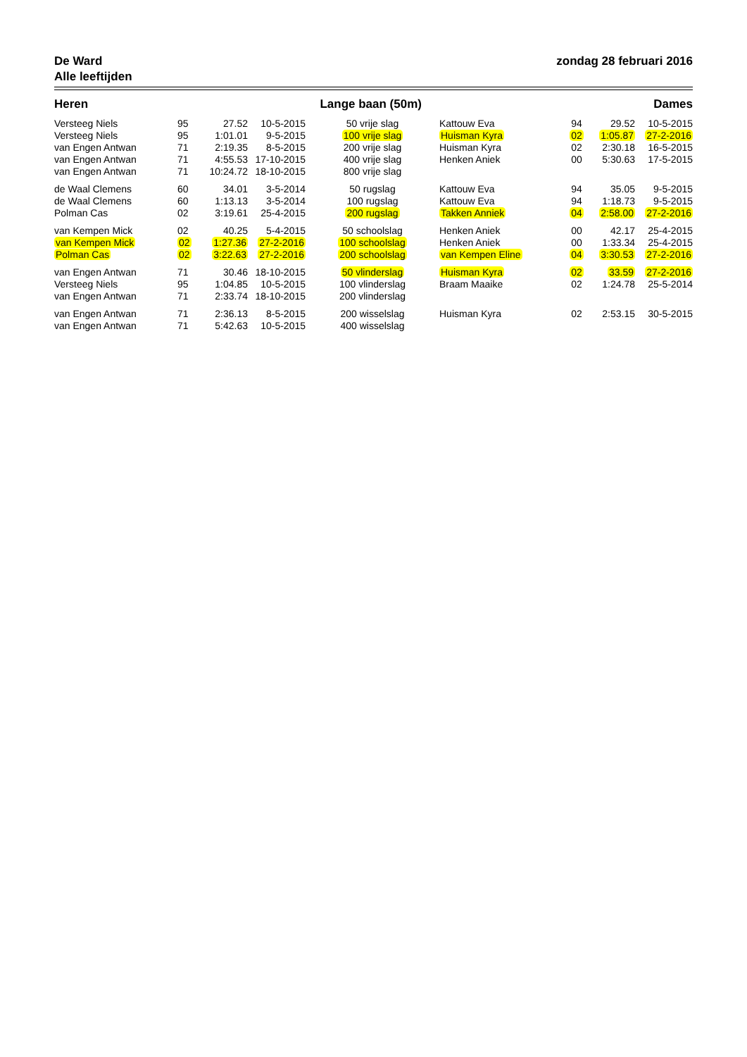De Ward
Alle leeftijden
zondag 28 februari 2016
Heren Lange baan (50m) Dames
| Versteeg Niels | 95 | 27.52 | 10-5-2015 | 50 vrije slag | Kattouw Eva | 94 | 29.52 | 10-5-2015 |
| Versteeg Niels | 95 | 1:01.01 | 9-5-2015 | 100 vrije slag | Huisman Kyra | 02 | 1:05.87 | 27-2-2016 |
| van Engen Antwan | 71 | 2:19.35 | 8-5-2015 | 200 vrije slag | Huisman Kyra | 02 | 2:30.18 | 16-5-2015 |
| van Engen Antwan | 71 | 4:55.53 | 17-10-2015 | 400 vrije slag | Henken Aniek | 00 | 5:30.63 | 17-5-2015 |
| van Engen Antwan | 71 | 10:24.72 | 18-10-2015 | 800 vrije slag | | | | |
| de Waal Clemens | 60 | 34.01 | 3-5-2014 | 50 rugslag | Kattouw Eva | 94 | 35.05 | 9-5-2015 |
| de Waal Clemens | 60 | 1:13.13 | 3-5-2014 | 100 rugslag | Kattouw Eva | 94 | 1:18.73 | 9-5-2015 |
| Polman Cas | 02 | 3:19.61 | 25-4-2015 | 200 rugslag | Takken Anniek | 04 | 2:58.00 | 27-2-2016 |
| van Kempen Mick | 02 | 40.25 | 5-4-2015 | 50 schoolslag | Henken Aniek | 00 | 42.17 | 25-4-2015 |
| van Kempen Mick | 02 | 1:27.36 | 27-2-2016 | 100 schoolslag | Henken Aniek | 00 | 1:33.34 | 25-4-2015 |
| Polman Cas | 02 | 3:22.63 | 27-2-2016 | 200 schoolslag | van Kempen Eline | 04 | 3:30.53 | 27-2-2016 |
| van Engen Antwan | 71 | 30.46 | 18-10-2015 | 50 vlinderslag | Huisman Kyra | 02 | 33.59 | 27-2-2016 |
| Versteeg Niels | 95 | 1:04.85 | 10-5-2015 | 100 vlinderslag | Braam Maaike | 02 | 1:24.78 | 25-5-2014 |
| van Engen Antwan | 71 | 2:33.74 | 18-10-2015 | 200 vlinderslag | | | | |
| van Engen Antwan | 71 | 2:36.13 | 8-5-2015 | 200 wisselslag | Huisman Kyra | 02 | 2:53.15 | 30-5-2015 |
| van Engen Antwan | 71 | 5:42.63 | 10-5-2015 | 400 wisselslag | | | | |